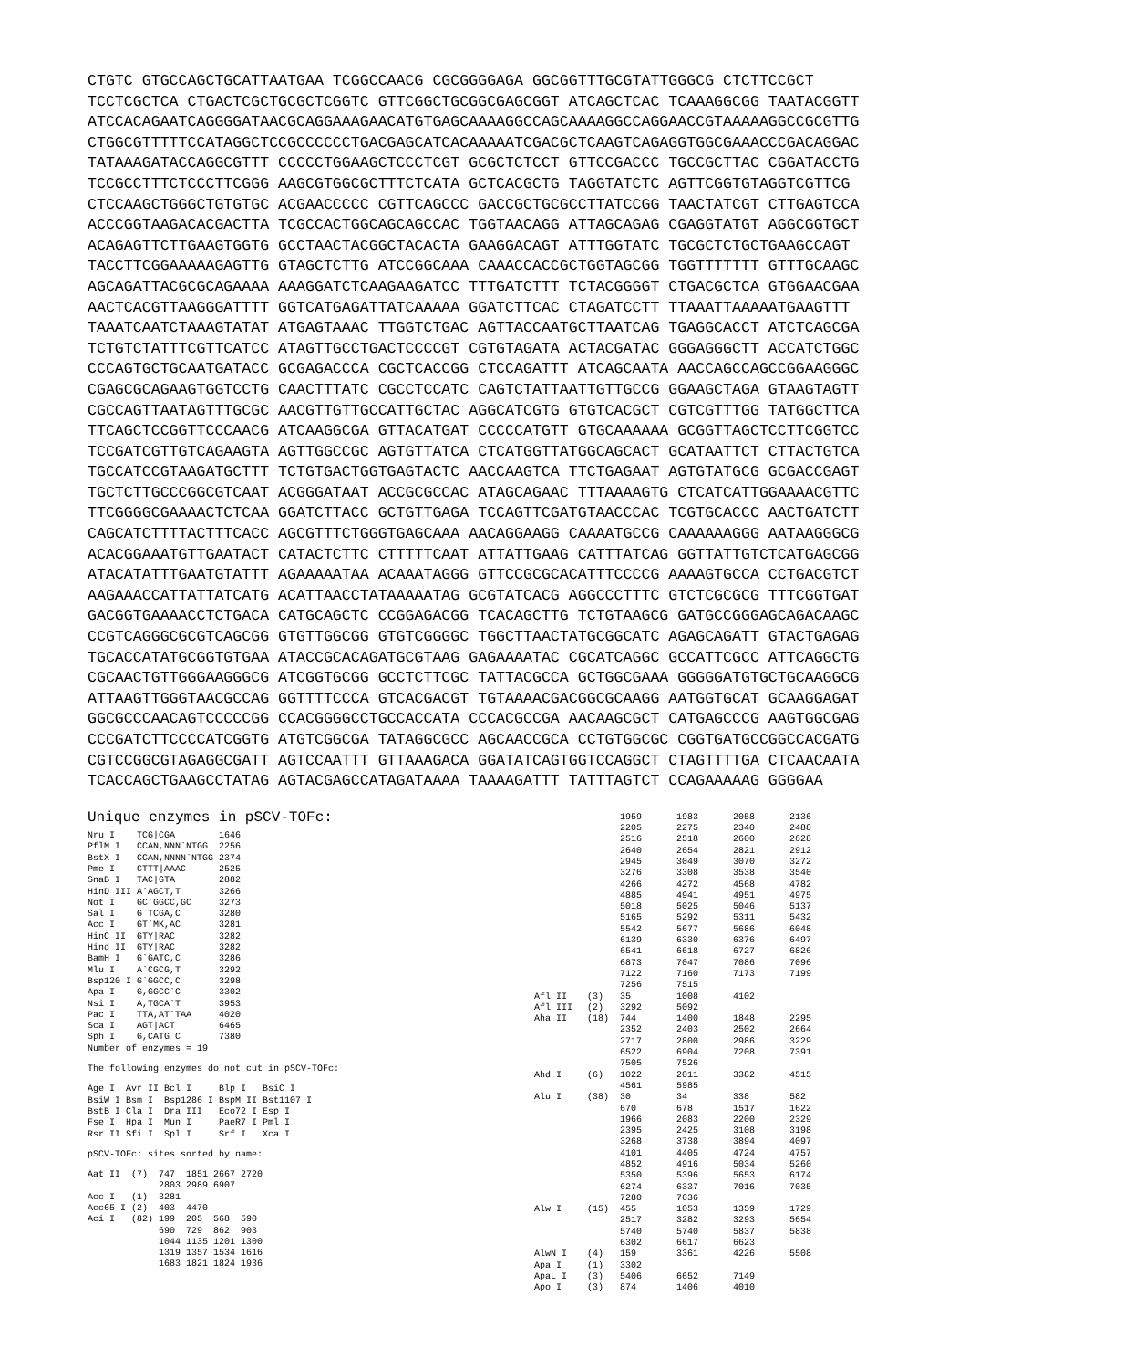CTGTC GTGCCAGCTGCATTAATGAA TCGGCCAACG CGCGGGGAGA GGCGGTTTGCGTATTGGGCG CTCTTCCGCT TCCTCGCTCA CTGACTCGCTGCGCTCGGTC GTTCGGCTGCGGCGAGCGGT ATCAGCTCAC TCAAAGGCGG TAATACGGTT ATCCACAGAATCAGGGGATAACGCAGGAAAGAACATGTGAGCAAAAGGCCAGCAAAAGGCCAGGAACCGTAAAAAGGCCGCGTTG CTGGCGTTTTTCCATAGGCTCCGCCCCCCTGACGAGCATCACAAAAATCGACGCTCAAGTCAGAGGTGGCGAAACCCGACAGGAC TATAAAGATACCAGGCGTTT CCCCCTGGAAGCTCCCTCGT GCGCTCTCCT GTTCCGACCC TGCCGCTTAC CGGATACCTG TCCGCCTTTCTCCCTTCGGG AAGCGTGGCGCTTTCTCATA GCTCACGCTG TAGGTATCTC AGTTCGGTGTAGGTCGTTCG CTCCAAGCTGGGCTGTGTGC ACGAACCCCC CGTTCAGCCC GACCGCTGCGCCTTATCCGG TAACTATCGT CTTGAGTCCA ACCCGGTAAGACACGACTTA TCGCCACTGGCAGCAGCCAC TGGTAACAGG ATTAGCAGAG CGAGGTATGT AGGCGGTGCT ACAGAGTTCTTGAAGTGGTG GCCTAACTACGGCTACACTA GAAGGACAGT ATTTGGTATC TGCGCTCTGCTGAAGCCAGT TACCTTCGGAAAAAGAGTTG GTAGCTCTTG ATCCGGCAAA CAAACCACCGCTGGTAGCGG TGGTTTTTTT GTTTGCAAGC AGCAGATTACGCGCAGAAAA AAAGGATCTCAAGAAGATCC TTTGATCTTT TCTACGGGGT CTGACGCTCA GTGGAACGAA AACTCACGTTAAGGGATTTT GGTCATGAGATTATCAAAAA GGATCTTCAC CTAGATCCTT TTAAATTAAAAATGAAGTTT TAAATCAATCTAAAGTATAT ATGAGTAAAC TTGGTCTGAC AGTTACCAATGCTTAATCAG TGAGGCACCT ATCTCAGCGA TCTGTCTATTTCGTTCATCC ATAGTTGCCTGACTCCCCGT CGTGTAGATA ACTACGATAC GGGAGGGCTT ACCATCTGGC CCCAGTGCTGCAATGATACC GCGAGACCCA CGCTCACCGG CTCCAGATTT ATCAGCAATA AACCAGCCAGCCGGAAGGGC CGAGCGCAGAAGTGGTCCTG CAACTTTATC CGCCTCCATC CAGTCTATTAATTGTTGCCG GGAAGCTAGA GTAAGTAGTT CGCCAGTTAATAGTTTGCGC AACGTTGTTGCCATTGCTAC AGGCATCGTG GTGTCACGCT CGTCGTTTGG TATGGCTTCA TTCAGCTCCGGTTCCCAACG ATCAAGGCGA GTTACATGAT CCCCCATGTT GTGCAAAAAA GCGGTTAGCTCCTTCGGTCC TCCGATCGTTGTCAGAAGTA AGTTGGCCGC AGTGTTATCA CTCATGGTTATGGCAGCACT GCATAATTCT CTTACTGTCA TGCCATCCGTAAGATGCTTT TCTGTGACTGGTGAGTACTC AACCAAGTCA TTCTGAGAAT AGTGTATGCG GCGACCGAGT TGCTCTTGCCCGGCGTCAAT ACGGGATAAT ACCGCGCCAC ATAGCAGAAC TTTAAAAGTG CTCATCATTGGAAAACGTTC TTCGGGGCGAAAACTCTCAA GGATCTTACC GCTGTTGAGA TCCAGTTCGATGTAACCCAC TCGTGCACCC AACTGATCTT CAGCATCTTTTACTTTCACC AGCGTTTCTGGGTGAGCAAA AACAGGAAGG CAAAATGCCG CAAAAAAGGG AATAAGGGCG ACACGGAAATGTTGAATACT CATACTCTTC CTTTTTCAAT ATTATTGAAG CATTTATCAG GGTTATTGTCTCATGAGCGG ATACATATTTGAATGTATTT AGAAAAATAA ACAAATAGGG GTTCCGCGCACATTTCCCCG AAAAGTGCCA CCTGACGTCT AAGAAACCATTATTATCATG ACATTAACCTATAAAAATAG GCGTATCACG AGGCCCTTTC GTCTCGCGCG TTTCGGTGAT GACGGTGAAAACCTCTGACA CATGCAGCTC CCGGAGACGG TCACAGCTTG TCTGTAAGCG GATGCCGGGAGCAGACAAGC CCGTCAGGGCGCGTCAGCGG GTGTTGGCGG GTGTCGGGGC TGGCTTAACTATGCGGCATC AGAGCAGATT GTACTGAGAG TGCACCATATGCGGTGTGAA ATACCGCACAGATGCGTAAG GAGAAAATAC CGCATCAGGC GCCATTCGCC ATTCAGGCTG CGCAACTGTTGGGAAGGGCG ATCGGTGCGG GCCTCTTCGC TATTACGCCA GCTGGCGAAA GGGGGATGTGCTGCAAGGCG ATTAAGTTGGGTAACGCCAG GGTTTTCCCA GTCACGACGT TGTAAAACGACGGCGCAAGG AATGGTGCAT GCAAGGAGAT GGCGCCCAACAGTCCCCCGG CCACGGGGCCTGCCACCATA CCCACGCCGA AACAAGCGCT CATGAGCCCG AAGTGGCGAG CCCGATCTTCCCCATCGGTG ATGTCGGCGA TATAGGCGCC AGCAACCGCA CCTGTGGCGC CGGTGATGCCGGCCACGATG CGTCCGGCGTAGAGGCGATT AGTCCAATTT GTTAAAGACA GGATATCAGTGGTCCAGGCT CTAGTTTTGA CTCAACAATA TCACCAGCTGAAGCCTATAG AGTACGAGCCATAGATAAAA TAAAAGATTT TATTTAGTCT CCAGAAAAAG GGGGAA
Unique enzymes in pSCV-TOFc:
| Nru I | TCG/CGA | 1646 |
| PflM I | CCAN,NNN`NTGG | 2256 |
| BstX I | CCAN,NNNN`NTGG | 2374 |
| Pme I | CTTT/AAAC | 2525 |
| SnaB I | TAC/GTA | 2882 |
| HinD III | A`AGCT,T | 3266 |
| Not I | GC`GGCC,GC | 3273 |
| Sal I | G`TCGA,C | 3280 |
| Acc I | GT`MK,AC | 3281 |
| HinC II | GTY/RAC | 3282 |
| Hind II | GTY/RAC | 3282 |
| BamH I | G`GATC,C | 3286 |
| Mlu I | A`CGCG,T | 3292 |
| Bsp120 I | G`GGCC,C | 3298 |
| Apa I | G,GGCC`C | 3302 |
| Nsi I | A,TGCA`T | 3953 |
| Pac I | TTA,AT`TAA | 4020 |
| Sca I | AGT/ACT | 6465 |
| Sph I | G,CATG`C | 7380 |
Number of enzymes = 19
The following enzymes do not cut in pSCV-TOFc:
| Age I | Avr II | Bcl I | Blp I | BsiC I |
| BsiW I | Bsm I | Bsp1286 I | BspM II | Bst1107 I |
| BstB I | Cla I | Dra III | Eco72 I | Esp I |
| Fse I | Hpa I | Mun I | PaeR7 I | Pml I |
| Rsr II | Sfi I | Spl I | Srf I | Xca I |
pSCV-TOFc: sites sorted by name:
| Aat II | (7) | 747 | 1851 | 2667 | 2720 |
| | | 2803 | 2989 | 6907 | |
| Acc I | (1) | 3281 | | | |
| Acc65 I | (2) | 403 | 4470 | | |
| Aci I | (82) | 199 | 205 | 568 | 590 |
| | | 690 | 729 | 862 | 903 |
| | | 1044 | 1135 | 1201 | 1300 |
| | | 1319 | 1357 | 1534 | 1616 |
| | | 1683 | 1821 | 1824 | 1936 |
| | | 1959 | 1983 | 2058 | 2136 |
| | | 2205 | 2275 | 2340 | 2488 |
| | | 2516 | 2518 | 2600 | 2628 |
| | | 2640 | 2654 | 2821 | 2912 |
| | | 2945 | 3049 | 3070 | 3272 |
| | | 3276 | 3308 | 3538 | 3540 |
| | | 4266 | 4272 | 4568 | 4782 |
| | | 4885 | 4941 | 4951 | 4975 |
| | | 5018 | 5025 | 5046 | 5137 |
| | | 5165 | 5292 | 5311 | 5432 |
| | | 5542 | 5677 | 5686 | 6048 |
| | | 6139 | 6330 | 6376 | 6497 |
| | | 6541 | 6618 | 6727 | 6826 |
| | | 6873 | 7047 | 7086 | 7096 |
| | | 7122 | 7160 | 7173 | 7199 |
| | | 7256 | 7515 | | |
| Afl II | (3) | 35 | 1008 | 4102 | |
| Afl III | (2) | 3292 | 5092 | | |
| Aha II | (18) | 744 | 1400 | 1848 | 2295 |
| | | 2352 | 2403 | 2502 | 2664 |
| | | 2717 | 2800 | 2986 | 3229 |
| | | 6522 | 6904 | 7208 | 7391 |
| | | 7505 | 7526 | | |
| Ahd I | (6) | 1022 | 2011 | 3382 | 4515 |
| | | 4561 | 5985 | | |
| Alu I | (38) | 30 | 34 | 338 | 582 |
| | | 670 | 678 | 1517 | 1622 |
| | | 1966 | 2083 | 2200 | 2329 |
| | | 2395 | 2425 | 3108 | 3198 |
| | | 3268 | 3738 | 3894 | 4097 |
| | | 4101 | 4405 | 4724 | 4757 |
| | | 4852 | 4916 | 5034 | 5260 |
| | | 5350 | 5396 | 5653 | 6174 |
| | | 6274 | 6337 | 7016 | 7035 |
| | | 7280 | 7636 | | |
| Alw I | (15) | 455 | 1053 | 1359 | 1729 |
| | | 2517 | 3282 | 3293 | 5654 |
| | | 5740 | 5740 | 5837 | 5838 |
| | | 6302 | 6617 | 6623 | |
| AlwN I | (4) | 159 | 3361 | 4226 | 5508 |
| Apa I | (1) | 3302 | | | |
| ApaL I | (3) | 5406 | 6652 | 7149 | |
| Apo I | (3) | 874 | 1406 | 4010 | |